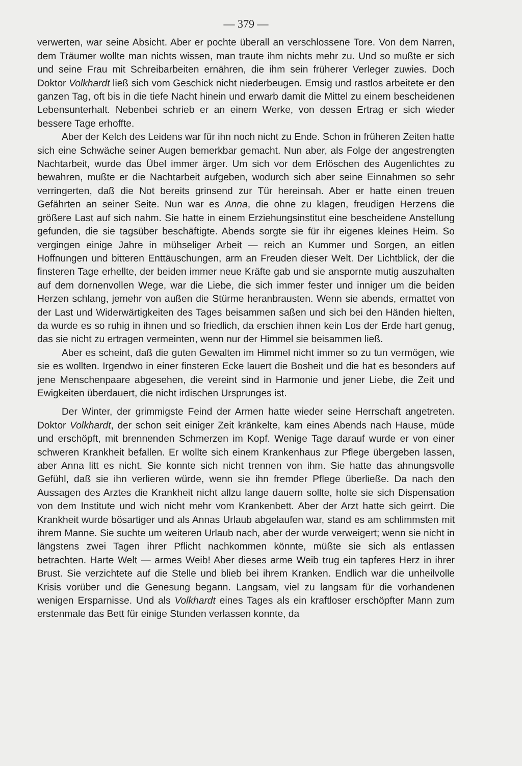— 379 —
verwerten, war seine Absicht. Aber er pochte überall an verschlossene Tore. Von dem Narren, dem Träumer wollte man nichts wissen, man traute ihm nichts mehr zu. Und so mußte er sich und seine Frau mit Schreibarbeiten ernähren, die ihm sein früherer Verleger zuwies. Doch Doktor Volkhardt ließ sich vom Geschick nicht niederbeugen. Emsig und rastlos arbeitete er den ganzen Tag, oft bis in die tiefe Nacht hinein und erwarb damit die Mittel zu einem bescheidenen Lebensunterhalt. Nebenbei schrieb er an einem Werke, von dessen Ertrag er sich wieder bessere Tage erhoffte.
Aber der Kelch des Leidens war für ihn noch nicht zu Ende. Schon in früheren Zeiten hatte sich eine Schwäche seiner Augen bemerkbar gemacht. Nun aber, als Folge der angestrengten Nachtarbeit, wurde das Übel immer ärger. Um sich vor dem Erlöschen des Augenlichtes zu bewahren, mußte er die Nachtarbeit aufgeben, wodurch sich aber seine Einnahmen so sehr verringerten, daß die Not bereits grinsend zur Tür hereinsah. Aber er hatte einen treuen Gefährten an seiner Seite. Nun war es Anna, die ohne zu klagen, freudigen Herzens die größere Last auf sich nahm. Sie hatte in einem Erziehungsinstitut eine bescheidene Anstellung gefunden, die sie tagsüber beschäftigte. Abends sorgte sie für ihr eigenes kleines Heim. So vergingen einige Jahre in mühseliger Arbeit — reich an Kummer und Sorgen, an eitlen Hoffnungen und bitteren Enttäuschungen, arm an Freuden dieser Welt. Der Lichtblick, der die finsteren Tage erhellte, der beiden immer neue Kräfte gab und sie anspornte mutig auszuhalten auf dem dornenvollen Wege, war die Liebe, die sich immer fester und inniger um die beiden Herzen schlang, jemehr von außen die Stürme heranbrausten. Wenn sie abends, ermattet von der Last und Widerwärtigkeiten des Tages beisammen saßen und sich bei den Händen hielten, da wurde es so ruhig in ihnen und so friedlich, da erschien ihnen kein Los der Erde hart genug, das sie nicht zu ertragen vermeinten, wenn nur der Himmel sie beisammen ließ.
Aber es scheint, daß die guten Gewalten im Himmel nicht immer so zu tun vermögen, wie sie es wollten. Irgendwo in einer finsteren Ecke lauert die Bosheit und die hat es besonders auf jene Menschenpaare abgesehen, die vereint sind in Harmonie und jener Liebe, die Zeit und Ewigkeiten überdauert, die nicht irdischen Ursprunges ist.
Der Winter, der grimmigste Feind der Armen hatte wieder seine Herrschaft angetreten. Doktor Volkhardt, der schon seit einiger Zeit kränkelte, kam eines Abends nach Hause, müde und erschöpft, mit brennenden Schmerzen im Kopf. Wenige Tage darauf wurde er von einer schweren Krankheit befallen. Er wollte sich einem Krankenhaus zur Pflege übergeben lassen, aber Anna litt es nicht. Sie konnte sich nicht trennen von ihm. Sie hatte das ahnungsvolle Gefühl, daß sie ihn verlieren würde, wenn sie ihn fremder Pflege überließe. Da nach den Aussagen des Arztes die Krankheit nicht allzu lange dauern sollte, holte sie sich Dispensation von dem Institute und wich nicht mehr vom Krankenbett. Aber der Arzt hatte sich geirrt. Die Krankheit wurde bösartiger und als Annas Urlaub abgelaufen war, stand es am schlimmsten mit ihrem Manne. Sie suchte um weiteren Urlaub nach, aber der wurde verweigert; wenn sie nicht in längstens zwei Tagen ihrer Pflicht nachkommen könnte, müßte sie sich als entlassen betrachten. Harte Welt — armes Weib! Aber dieses arme Weib trug ein tapferes Herz in ihrer Brust. Sie verzichtete auf die Stelle und blieb bei ihrem Kranken. Endlich war die unheilvolle Krisis vorüber und die Genesung begann. Langsam, viel zu langsam für die vorhandenen wenigen Ersparnisse. Und als Volkhardt eines Tages als ein kraftloser erschöpfter Mann zum erstenmale das Bett für einige Stunden verlassen konnte, da